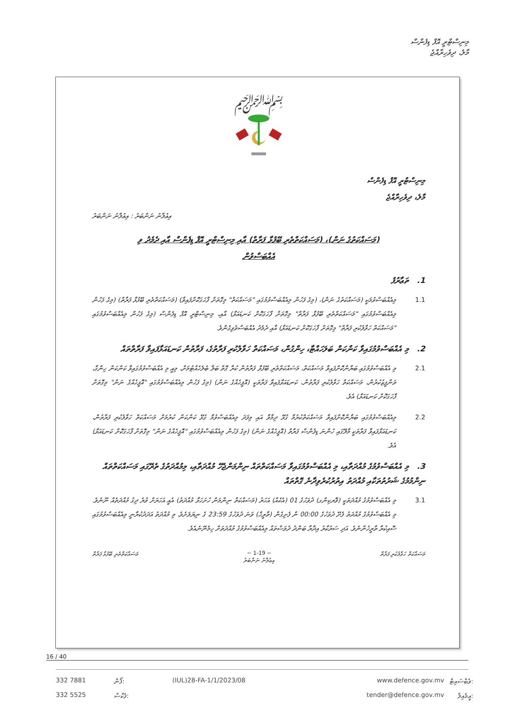މިނިސްޓްރީ އޮފް ޑިފެންސް
މާލެ، ދިވެހިރާއްޖެ
﷽
މިނިސްޓްރީ އޮފް ޑިފެންސް
މާލެ، ދިވެހިރާއްޖެ
އިޢުލާނު ނަންބަރު : އިޢުލާނު ނަންބަރު
(މަސައްކަތުގެ ނަން)، (މަސައްކަތްތެރި ބޭފުޅާ ފަރާތް) އާއި މިނިސްޓްރީ އޮފް ޑިފެންސް އާއި ދެމެދު ވި
އެއްބަސްވުން
1. ތަޢާރުފު
1.1 މިއެއްބަސްވުމަކީ (މަސައްކަތުގެ ނަން)، (މިގެ ފަހުން މިއެއްބަސްވުމުގައި "މަސައްކަތް" މިގޮތަށް ފާހަގަކޮށްފައިވާ) (މަސައްކަތްތެރި ބޭފުޅާ ފަރާތް) (މިގެ ފަހުން މިއެއްބަސްވުމުގައި "މަސައްކަތްތެރި ބޭފުޅާ ފަރާތް" މިގޮތަށް ފާހަގަކޮށް ކަނޑައަޅާ) އާއި، މިނިސްޓްރީ އޮފް ޑިފެންސް (މިގެ ފަހުން މިއެއްބަސްވުމުގައި "މަސައްކަތް ހަވާލުކުރި ފަރާތް" މިގޮތަށް ފާހަގަކޮށް ކަނޑައަޅާ) އާއި ދެމެދު އެއްބަސްވެވިގެންވެ.
2. މި އެއްބަސްވުމުގައިވާ ކަންކަން ބަލަހައްޓާ، ހިންގުން، މަސައްކަތް ހަވާލުކުރި ފަރާތުގެ، ފަރާތުން ކަނޑައަޅާފައިވާ ފަރާތްތައް
2.1 މި އެއްބަސްވުމުގައި ބަޔާންކޮށްފައިވާ މަސައްކަތް، މަސައްކަތްތެރި ބޭފުޅާ ފަރާތުން ކުރާ ގޮތް ބަލާ ބެލެހެއްޓުމަށް، މިއީ މި އެއްބަސްވުމުގައިވާ ކަންކަން ހިންގާ، ތަންފީޒުކުރުން، މަސައްކަތް ހަވާލުކުރި ފަރާތުން، ކަނޑައަޅާފައިވާ ފަރާތަކީ (އޮފީހެއްގެ ނަން) (މިގެ ފަހުން މިއެއްބަސްވުމުގައި "އޮފީހެއްގެ ނަން" މިގޮތަށް ފާހަގަކޮށް ކަނޑައަޅާ) އެވެ.
2.2 މިއެއްބަސްވުމުގައި ބަޔާންކޮށްފައިވާ މަސައްކަތްކުރުމާ ގުޅޭ ދިމާވާ އައި މިފަދަ މިއެއްބަސްވުމާ ގުޅޭ ކަންކަން ކުރުމަށް މަސައްކަތް ހަވާލުކުރި ފަރާތުން، ކަނޑައަޅާފައިވާ ފަރާތަކީ މާލޭގައި ހުންނަ ޑިފެންސް ފަރާތް (އޮފީހެއްގެ ނަން) (މިގެ ފަހުން މިއެއްބަސްވުމުގައި "އޮފީހެއްގެ ނަން" މިގޮތަށް ފާހަގަކޮށް ކަނޑައަޅާ) އެވެ.
3. މި އެއްބަސްވުމުގެ މުއްދަތާއި، މި އެއްބަސްވުމުގައިވާ މަސައްކަތްތައް ނިންމަންޖެހޭ މުއްދަތާއި، މިމުއްދަތުގެ ތެރޭގައި މަސައްކަތްތައް ނިންމުމުގެ ޝަރުތުތަކާއި މުއްދަތު އިތުރުކުރެވިދާނެ ގޮތްތައް
3.1 މި އެއްބަސްވުމުގެ މުއްދަތަކީ (ވޮރކިންގ) ދުވަހުގެ 01 (އެކެއް) އަހަރު (މަސައްކަތް ނިންމަން ހުށަހަޅާ މުއްދަތު) އެއީ އަހަރަށް ވުރެ ދިގު މުއްދަތެއް ނޫނެވެ. މި އެއްބަސްވުމުގެ މުއްދަތު ފެށޭ ދުވަހުގެ 00:00 ން ފެށިގެން (ތާރީޚް) ވަނަ ދުވަހުގެ 23:59 ގެ ނިޔަލަށެވެ. މި މުއްދަތު އަދަދުކުރާނީ މިއެއްބަސްވުމުގައި ސޮއިކުރާ ތާރީޚުންނެވެ. އަދި ސަރުކާރު އިދާރާ ބަންދު ދުވަސްތައް މިއެއްބަސްވުމުގެ މުއްދަތަށް ހިމެނޭނެއެވެ.
މަސައްކަތް ހަވާލުކުރި ފަރާތް ~ 1-19 ~
އިޢުލާނު ނަންބަރު މަސައްކަތްތެރި ބޭފުޅާ ފަރާތް
16 / 40
332 7881 ފޯން: (IUL)28-FA-1/1/2023/08 www.defence.gov.mv ވެބްސައިޓް: 332 5525 ފެކްސް: tender@defence.gov.mv އީމެއިލް: